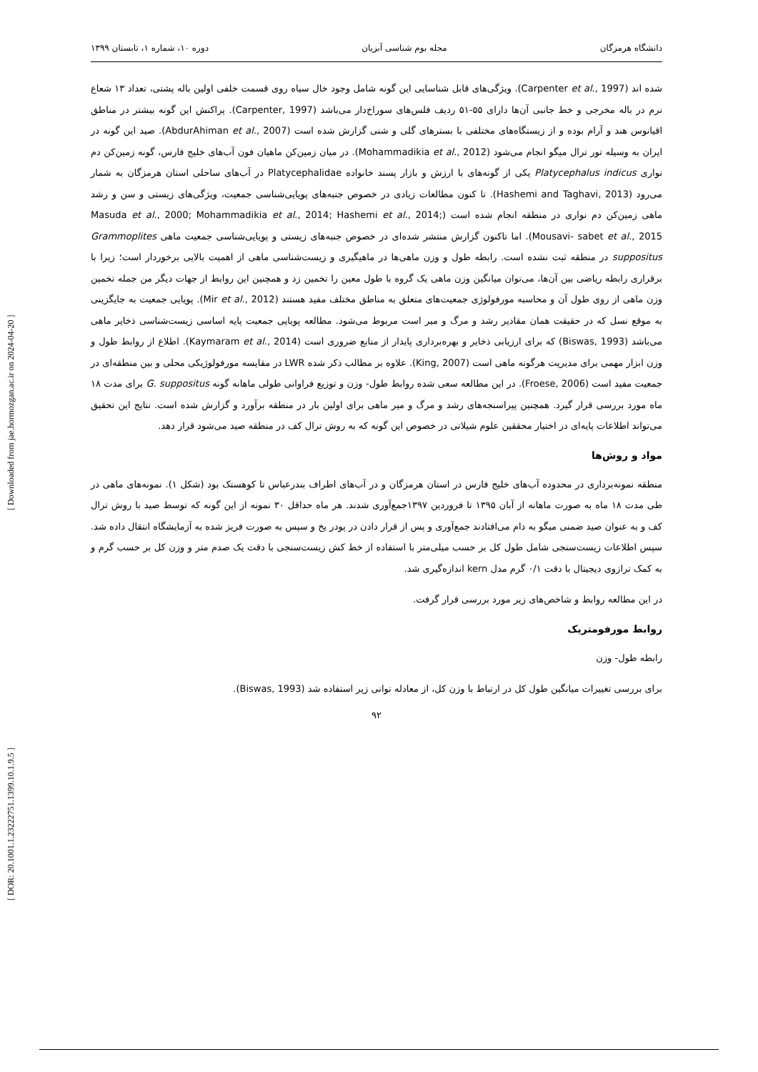[ DOR: 20.1001.1.23222751.1399.10.1.9.5 ] [ Downloaded from jae.hormozgan.ac.ir on 2024-04-20 ]
دانشگاه هرمزگان مجله بوم شناسی آبزیان دوره ۱۰، شماره ۱، تابستان ۱۳۹۹
شده اند (Carpenter et al., 1997). ویژگی‌های قابل شناسایی این گونه شامل وجود خال سیاه روی قسمت خلفی اولین باله پشتی، تعداد ۱۳ شعاع نرم در باله مخرجی و خط جانبی آن‌ها دارای ۵۵-۵۱ ردیف فلس‌های سوراخ‌دار می‌باشد (Carpenter, 1997). پراکنش این گونه بیشتر در مناطق اقیانوس هند و آرام بوده و از زیستگاه‌های مختلفی با بسترهای گلی و شنی گزارش شده است (AbdurAhiman et al., 2007). صید این گونه در ایران به وسیله تور ترال میگو انجام می‌شود (Mohammadikia et al., 2012). در میان زمین‌کن ماهیان فون آب‌های خلیج فارس، گونه زمین‌کن دم نواری Platycephalus indicus یکی از گونه‌های با ارزش و بازار پسند خانواده Platycephalidae در آب‌های ساحلی استان هرمزگان به شمار می‌رود (Hashemi and Taghavi, 2013). تا کنون مطالعات زیادی در خصوص جنبه‌های پویایی‌شناسی جمعیت، ویژگی‌های زیستی و سن و رشد ماهی زمین‌کن دم نواری در منطقه انجام شده است (Masuda et al., 2000; Mohammadikia et al., 2014; Hashemi et al., 2014; Mousavi- sabet et al., 2015). اما تاکنون گزارش منتشر شده‌ای در خصوص جنبه‌های زیستی و پویایی‌شناسی جمعیت ماهی Grammoplites suppositus در منطقه ثبت نشده است. رابطه طول و وزن ماهی‌ها در ماهیگیری و زیست‌شناسی ماهی از اهمیت بالایی برخوردار است؛ زیرا با برقراری رابطه ریاضی بین آن‌ها، می‌توان میانگین وزن ماهی یک گروه با طول معین را تخمین زد و همچنین این روابط از جهات دیگر من جمله تخمین وزن ماهی از روی طول آن و محاسبه مورفولوژی جمعیت‌های متعلق به مناطق مختلف مفید هستند (Mir et al., 2012). پویایی جمعیت به جایگزینی به موقع نسل که در حقیقت همان مقادیر رشد و مرگ و میر است مربوط می‌شود. مطالعه پویایی جمعیت پایه اساسی زیست‌شناسی ذخایر ماهی می‌باشد (Biswas, 1993) که برای ارزیابی ذخایر و بهره‌برداری پایدار از منابع ضروری است (Kaymaram et al., 2014). اطلاع از روابط طول و وزن ابزار مهمی برای مدیریت هرگونه ماهی است (King, 2007). علاوه بر مطالب ذکر شده LWR در مقایسه مورفولوژیکی محلی و بین منطقه‌ای در جمعیت مفید است (Froese, 2006). در این مطالعه سعی شده روابط طول- وزن و توزیع فراوانی طولی ماهانه گونه G. suppositus برای مدت ۱۸ ماه مورد بررسی قرار گیرد. همچنین پیراسنجه‌های رشد و مرگ و میر ماهی برای اولین بار در منطقه برآورد و گزارش شده است. نتایج این تحقیق می‌تواند اطلاعات پایه‌ای در اختیار محققین علوم شیلاتی در خصوص این گونه که به روش ترال کف در منطقه صید می‌شود قرار دهد.
مواد و روش‌ها
منطقه نمونه‌برداری در محدوده آب‌های خلیج فارس در استان هرمزگان و در آب‌های اطراف بندرعباس تا کوهستک بود (شکل ۱). نمونه‌های ماهی در طی مدت ۱۸ ماه به صورت ماهانه از آبان ۱۳۹۵ تا فروردین ۱۳۹۷جمع‌آوری شدند. هر ماه حداقل ۳۰ نمونه از این گونه که توسط صید با روش ترال کف و به عنوان صید ضمنی میگو به دام می‌افتادند جمع‌آوری و پس از قرار دادن در پودر یخ و سپس به صورت فریز شده به آزمایشگاه انتقال داده شد. سپس اطلاعات زیست‌سنجی شامل طول کل بر حسب میلی‌متر با استفاده از خط کش زیست‌سنجی با دقت یک صدم متر و وزن کل بر حسب گرم و به کمک ترازوی دیجیتال با دقت ۰/۱ گرم مدل kern اندازه‌گیری شد.
در این مطالعه روابط و شاخص‌های زیر مورد بررسی قرار گرفت.
روابط مورفومتریک
رابطه طول- وزن
برای بررسی تغییرات میانگین طول کل در ارتباط با وزن کل، از معادله توانی زیر استفاده شد (Biswas, 1993).
۹۲